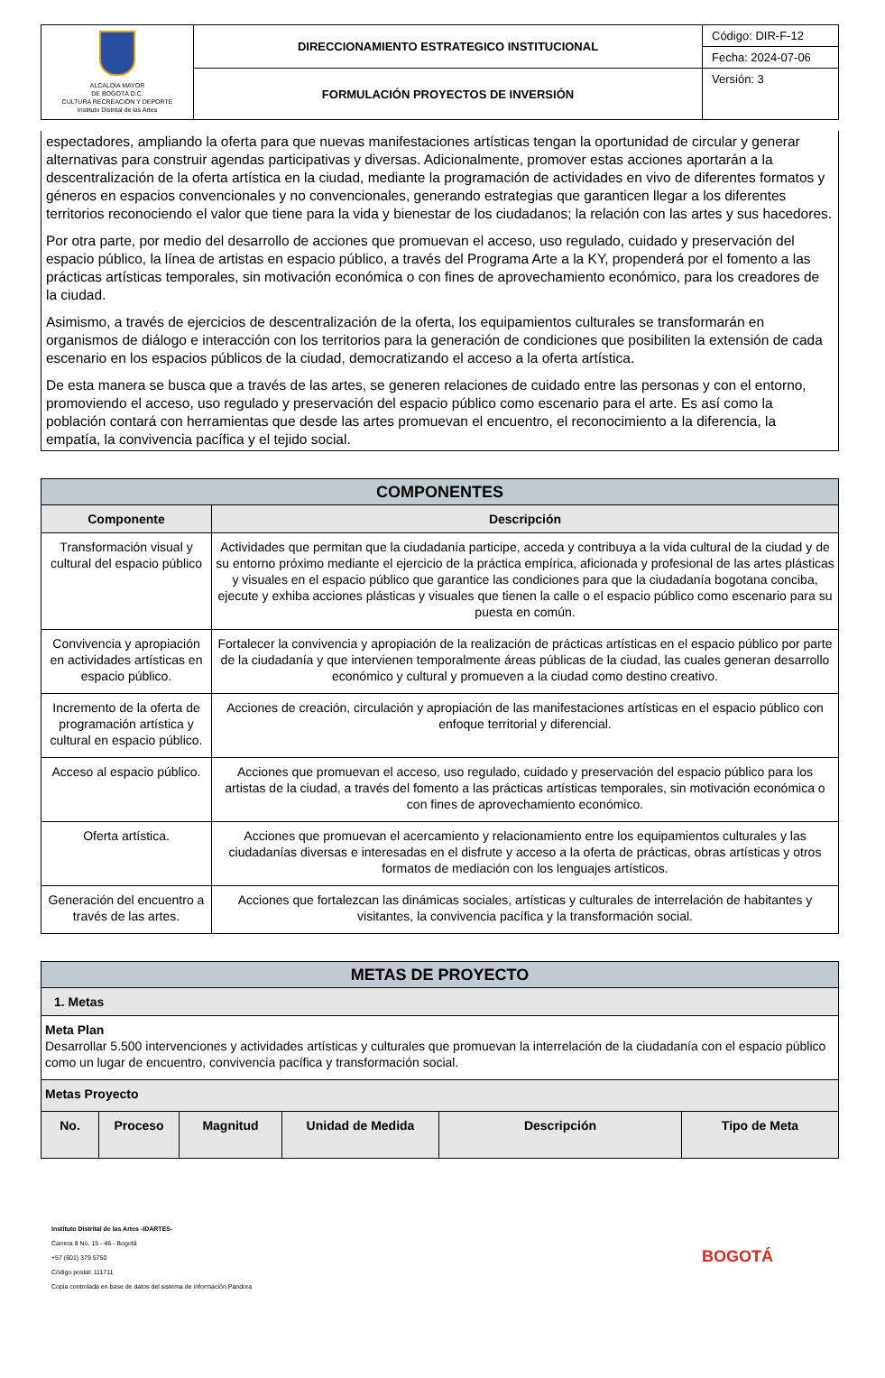| ALCALDÍA MAYOR DE BOGOTÁ D.C. CULTURA RECREACIÓN Y DEPORTE Instituto Distrital de las Artes | DIRECCIONAMIENTO ESTRATEGICO INSTITUCIONAL | Código: DIR-F-12 |
| | | Fecha: 2024-07-06 |
| | FORMULACIÓN PROYECTOS DE INVERSIÓN | Versión: 3 |
espectadores, ampliando la oferta para que nuevas manifestaciones artísticas tengan la oportunidad de circular y generar alternativas para construir agendas participativas y diversas. Adicionalmente, promover estas acciones aportarán a la descentralización de la oferta artística en la ciudad, mediante la programación de actividades en vivo de diferentes formatos y géneros en espacios convencionales y no convencionales, generando estrategias que garanticen llegar a los diferentes territorios reconociendo el valor que tiene para la vida y bienestar de los ciudadanos; la relación con las artes y sus hacedores.
Por otra parte, por medio del desarrollo de acciones que promuevan el acceso, uso regulado, cuidado y preservación del espacio público, la línea de artistas en espacio público, a través del Programa Arte a la KY, propenderá por el fomento a las prácticas artísticas temporales, sin motivación económica o con fines de aprovechamiento económico, para los creadores de la ciudad.
Asimismo, a través de ejercicios de descentralización de la oferta, los equipamientos culturales se transformarán en organismos de diálogo e interacción con los territorios para la generación de condiciones que posibiliten la extensión de cada escenario en los espacios públicos de la ciudad, democratizando el acceso a la oferta artística.
De esta manera se busca que a través de las artes, se generen relaciones de cuidado entre las personas y con el entorno, promoviendo el acceso, uso regulado y preservación del espacio público como escenario para el arte. Es así como la población contará con herramientas que desde las artes promuevan el encuentro, el reconocimiento a la diferencia, la empatía, la convivencia pacífica y el tejido social.
| COMPONENTES | |
| --- | --- |
| Componente | Descripción |
| Transformación visual y cultural del espacio público | Actividades que permitan que la ciudadanía participe, acceda y contribuya a la vida cultural de la ciudad y de su entorno próximo mediante el ejercicio de la práctica empírica, aficionada y profesional de las artes plásticas y visuales en el espacio público que garantice las condiciones para que la ciudadanía bogotana conciba, ejecute y exhiba acciones plásticas y visuales que tienen la calle o el espacio público como escenario para su puesta en común. |
| Convivencia y apropiación en actividades artísticas en espacio público. | Fortalecer la convivencia y apropiación de la realización de prácticas artísticas en el espacio público por parte de la ciudadanía y que intervienen temporalmente áreas públicas de la ciudad, las cuales generan desarrollo económico y cultural y promueven a la ciudad como destino creativo. |
| Incremento de la oferta de programación artística y cultural en espacio público. | Acciones de creación, circulación y apropiación de las manifestaciones artísticas en el espacio público con enfoque territorial y diferencial. |
| Acceso al espacio público. | Acciones que promuevan el acceso, uso regulado, cuidado y preservación del espacio público para los artistas de la ciudad, a través del fomento a las prácticas artísticas temporales, sin motivación económica o con fines de aprovechamiento económico. |
| Oferta artística. | Acciones que promuevan el acercamiento y relacionamiento entre los equipamientos culturales y las ciudadanías diversas e interesadas en el disfrute y acceso a la oferta de prácticas, obras artísticas y otros formatos de mediación con los lenguajes artísticos. |
| Generación del encuentro a través de las artes. | Acciones que fortalezcan las dinámicas sociales, artísticas y culturales de interrelación de habitantes y visitantes, la convivencia pacífica y la transformación social. |
| METAS DE PROYECTO | | | | | |
| --- | --- | --- | --- | --- | --- |
| 1. Metas | | | | | |
| Meta Plan Desarrollar 5.500 intervenciones y actividades artísticas y culturales que promuevan la interrelación de la ciudadanía con el espacio público como un lugar de encuentro, convivencia pacífica y transformación social. | | | | | |
| Metas Proyecto | | | | | |
| No. | Proceso | Magnitud | Unidad de Medida | Descripción | Tipo de Meta |
Instituto Distrital de las Artes -IDARTES-
Carrera 8 No. 15 - 46 - Bogotá
+57 (601) 379 5750
Código postal: 111711
Copia controlada en base de datos del sistema de información Pandora
BOGOTÁ